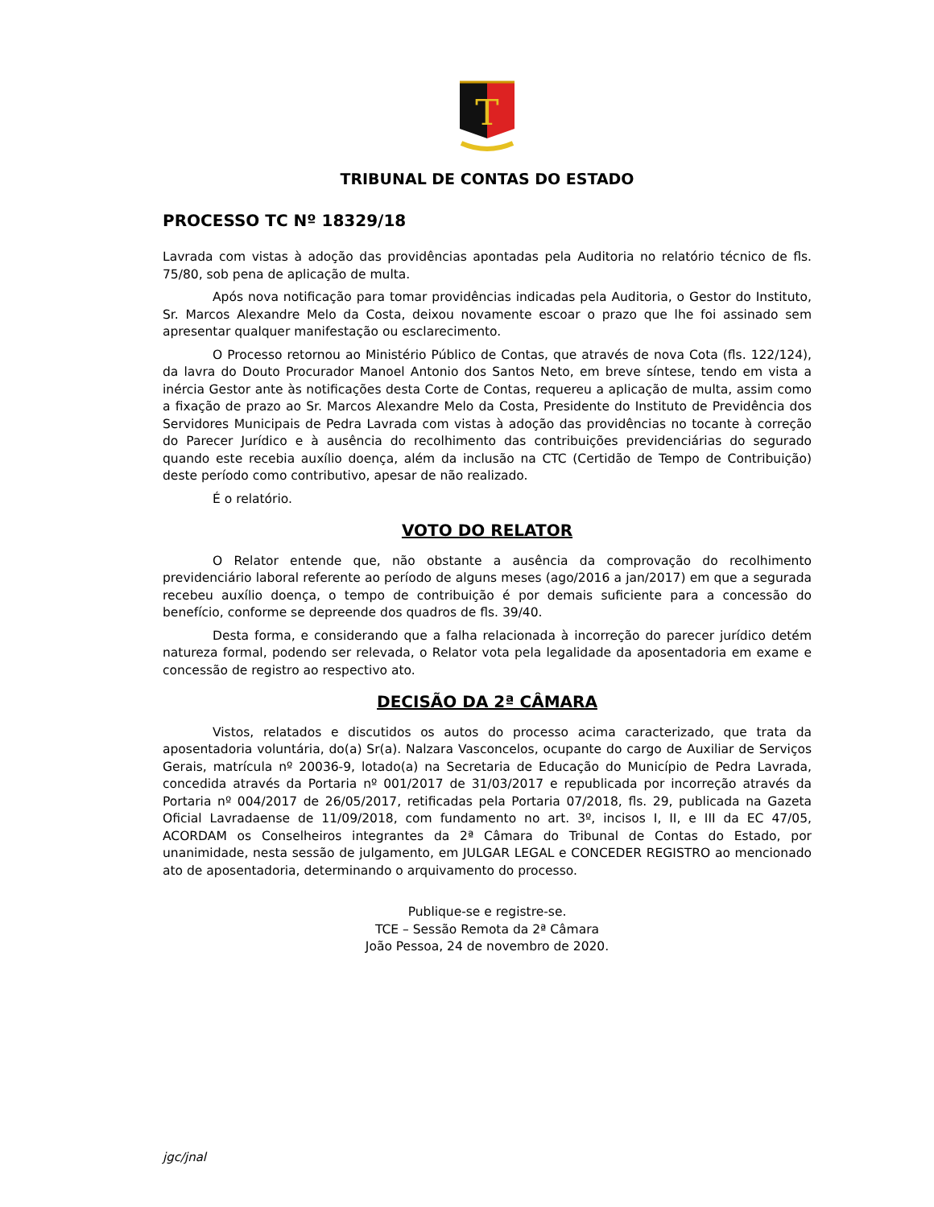T
TRIBUNAL DE CONTAS DO ESTADO
PROCESSO TC Nº 18329/18
Lavrada com vistas à adoção das providências apontadas pela Auditoria no relatório técnico de fls. 75/80, sob pena de aplicação de multa.
Após nova notificação para tomar providências indicadas pela Auditoria, o Gestor do Instituto, Sr. Marcos Alexandre Melo da Costa, deixou novamente escoar o prazo que lhe foi assinado sem apresentar qualquer manifestação ou esclarecimento.
O Processo retornou ao Ministério Público de Contas, que através de nova Cota (fls. 122/124), da lavra do Douto Procurador Manoel Antonio dos Santos Neto, em breve síntese, tendo em vista a inércia Gestor ante às notificações desta Corte de Contas, requereu a aplicação de multa, assim como a fixação de prazo ao Sr. Marcos Alexandre Melo da Costa, Presidente do Instituto de Previdência dos Servidores Municipais de Pedra Lavrada com vistas à adoção das providências no tocante à correção do Parecer Jurídico e à ausência do recolhimento das contribuições previdenciárias do segurado quando este recebia auxílio doença, além da inclusão na CTC (Certidão de Tempo de Contribuição) deste período como contributivo, apesar de não realizado.
É o relatório.
VOTO DO RELATOR
O Relator entende que, não obstante a ausência da comprovação do recolhimento previdenciário laboral referente ao período de alguns meses (ago/2016 a jan/2017) em que a segurada recebeu auxílio doença, o tempo de contribuição é por demais suficiente para a concessão do benefício, conforme se depreende dos quadros de fls. 39/40.
Desta forma, e considerando que a falha relacionada à incorreção do parecer jurídico detém natureza formal, podendo ser relevada, o Relator vota pela legalidade da aposentadoria em exame e concessão de registro ao respectivo ato.
DECISÃO DA 2ª CÂMARA
Vistos, relatados e discutidos os autos do processo acima caracterizado, que trata da aposentadoria voluntária, do(a) Sr(a). Nalzara Vasconcelos, ocupante do cargo de Auxiliar de Serviços Gerais, matrícula nº 20036-9, lotado(a) na Secretaria de Educação do Município de Pedra Lavrada, concedida através da Portaria nº 001/2017 de 31/03/2017 e republicada por incorreção através da Portaria nº 004/2017 de 26/05/2017, retificadas pela Portaria 07/2018, fls. 29, publicada na Gazeta Oficial Lavradaense de 11/09/2018, com fundamento no art. 3º, incisos I, II, e III da EC 47/05, ACORDAM os Conselheiros integrantes da 2ª Câmara do Tribunal de Contas do Estado, por unanimidade, nesta sessão de julgamento, em JULGAR LEGAL e CONCEDER REGISTRO ao mencionado ato de aposentadoria, determinando o arquivamento do processo.
Publique-se e registre-se.
TCE – Sessão Remota da 2ª Câmara
João Pessoa, 24 de novembro de 2020.
jgc/jnal